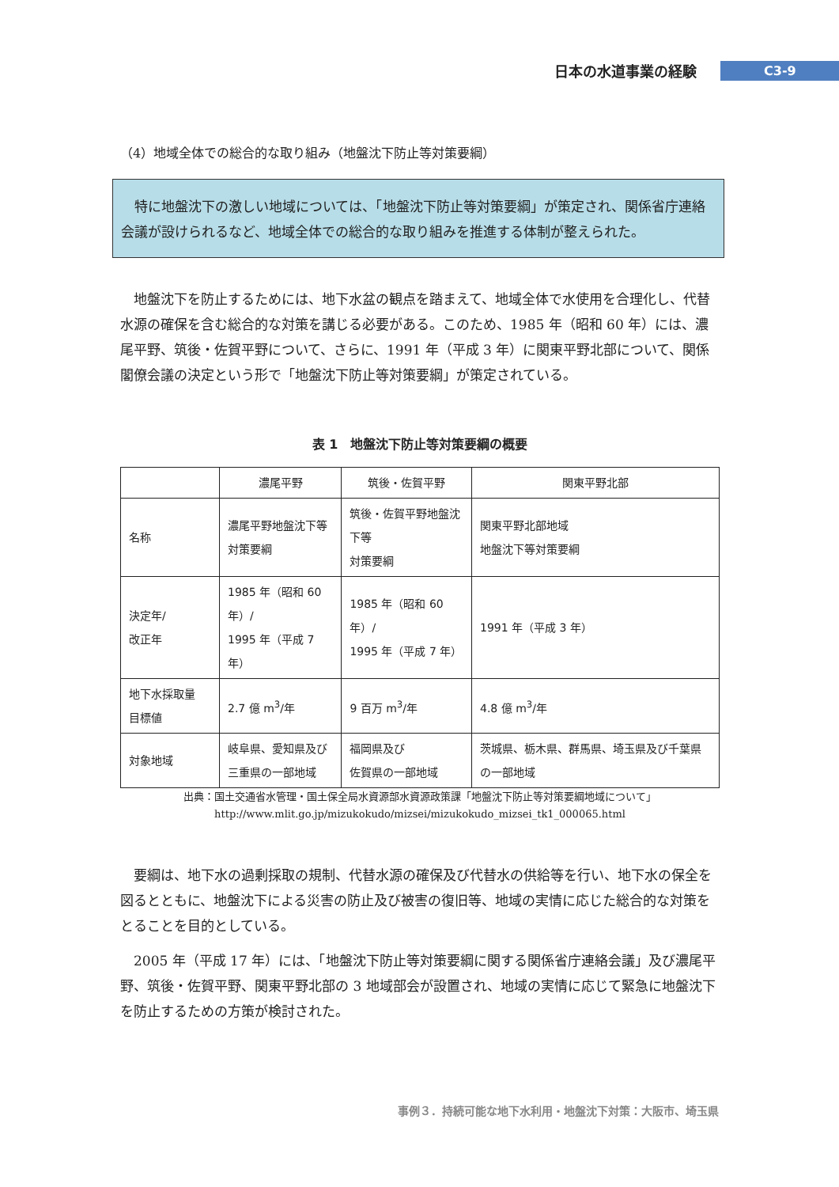日本の水道事業の経験 C3-9
（4）地域全体での総合的な取り組み（地盤沈下防止等対策要綱）
　特に地盤沈下の激しい地域については、「地盤沈下防止等対策要綱」が策定され、関係省庁連絡会議が設けられるなど、地域全体での総合的な取り組みを推進する体制が整えられた。
地盤沈下を防止するためには、地下水盆の観点を踏まえて、地域全体で水使用を合理化し、代替水源の確保を含む総合的な対策を講じる必要がある。このため、1985 年（昭和 60 年）には、濃尾平野、筑後・佐賀平野について、さらに、1991 年（平成 3 年）に関東平野北部について、関係閣僚会議の決定という形で「地盤沈下防止等対策要綱」が策定されている。
表 1　地盤沈下防止等対策要綱の概要
| | 濃尾平野 | 筑後・佐賀平野 | 関東平野北部 |
| --- | --- | --- | --- |
| 名称 | 濃尾平野地盤沈下等 対策要綱 | 筑後・佐賀平野地盤沈下等 対策要綱 | 関東平野北部地域 地盤沈下等対策要綱 |
| 決定年/ 改正年 | 1985 年（昭和 60 年）/ 1995 年（平成 7 年） | 1985 年（昭和 60 年）/ 1995 年（平成 7 年） | 1991 年（平成 3 年） |
| 地下水採取量 目標値 | 2.7 億 m<sup>3</sup>/年 | 9 百万 m<sup>3</sup>/年 | 4.8 億 m<sup>3</sup>/年 |
| 対象地域 | 岐阜県、愛知県及び 三重県の一部地域 | 福岡県及び 佐賀県の一部地域 | 茨城県、栃木県、群馬県、埼玉県及び千葉県の一部地域 |
出典：国土交通省水管理・国土保全局水資源部水資源政策課「地盤沈下防止等対策要綱地域について」
http://www.mlit.go.jp/mizukokudo/mizsei/mizukokudo_mizsei_tk1_000065.html
要綱は、地下水の過剰採取の規制、代替水源の確保及び代替水の供給等を行い、地下水の保全を図るとともに、地盤沈下による災害の防止及び被害の復旧等、地域の実情に応じた総合的な対策をとることを目的としている。
2005 年（平成 17 年）には、「地盤沈下防止等対策要綱に関する関係省庁連絡会議」及び濃尾平野、筑後・佐賀平野、関東平野北部の 3 地域部会が設置され、地域の実情に応じて緊急に地盤沈下を防止するための方策が検討された。
事例３．持続可能な地下水利用・地盤沈下対策：大阪市、埼玉県